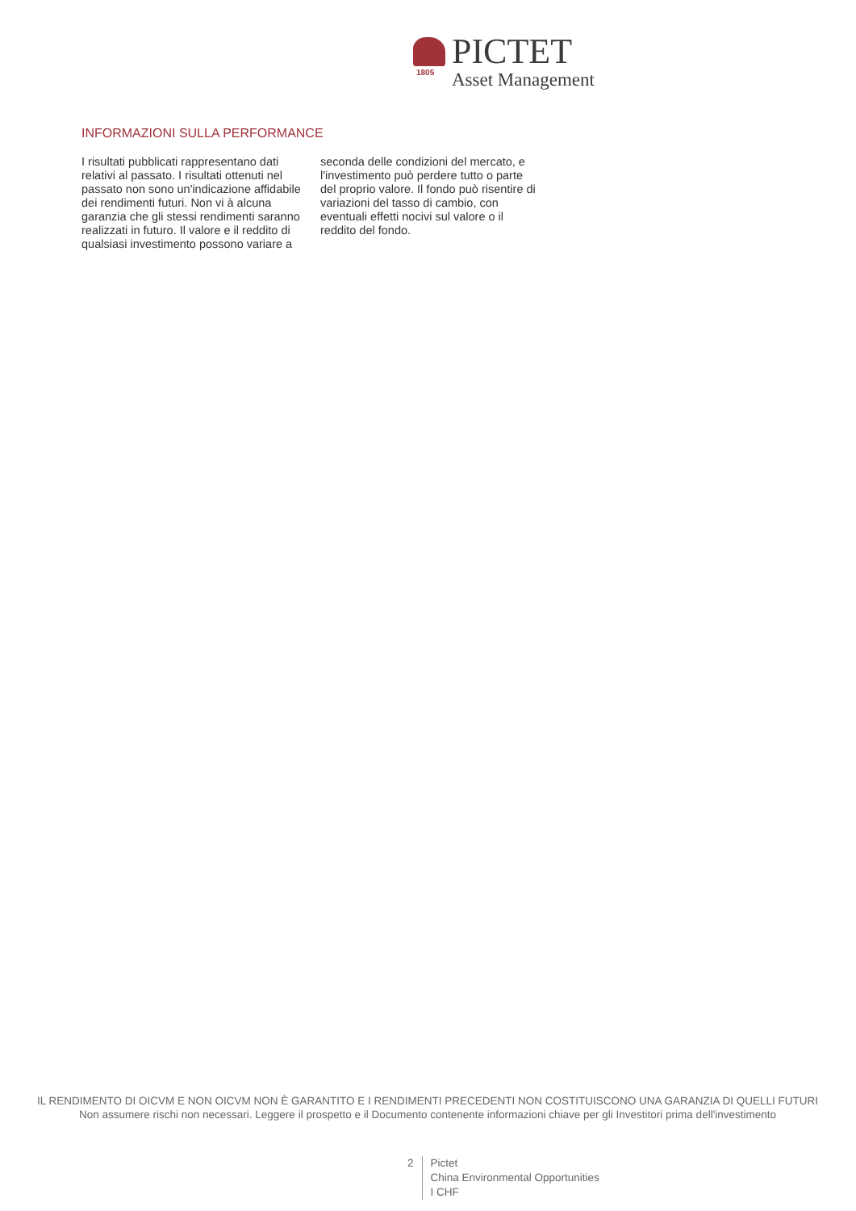PICTET
Asset Management
1805
INFORMAZIONI SULLA PERFORMANCE
I risultati pubblicati rappresentano dati relativi al passato. I risultati ottenuti nel passato non sono un'indicazione affidabile dei rendimenti futuri. Non vi à alcuna garanzia che gli stessi rendimenti saranno realizzati in futuro. Il valore e il reddito di qualsiasi investimento possono variare a seconda delle condizioni del mercato, e l'investimento può perdere tutto o parte del proprio valore. Il fondo può risentire di variazioni del tasso di cambio, con eventuali effetti nocivi sul valore o il reddito del fondo.
IL RENDIMENTO DI OICVM E NON OICVM NON È GARANTITO E I RENDIMENTI PRECEDENTI NON COSTITUISCONO UNA GARANZIA DI QUELLI FUTURI
Non assumere rischi non necessari. Leggere il prospetto e il Documento contenente informazioni chiave per gli Investitori prima dell'investimento
2 Pictet
China Environmental Opportunities
I CHF